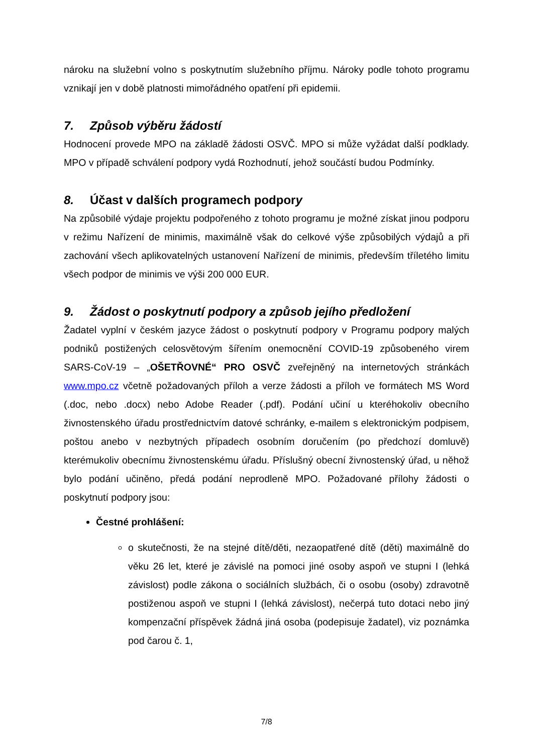nároku na služební volno s poskytnutím služebního příjmu. Nároky podle tohoto programu vznikají jen v době platnosti mimořádného opatření při epidemii.
7. Způsob výběru žádostí
Hodnocení provede MPO na základě žádosti OSVČ. MPO si může vyžádat další podklady. MPO v případě schválení podpory vydá Rozhodnutí, jehož součástí budou Podmínky.
8. Účast v dalších programech podpory
Na způsobilé výdaje projektu podpořeného z tohoto programu je možné získat jinou podporu v režimu Nařízení de minimis, maximálně však do celkové výše způsobilých výdajů a při zachování všech aplikovatelných ustanovení Nařízení de minimis, především tříletého limitu všech podpor de minimis ve výši 200 000 EUR.
9. Žádost o poskytnutí podpory a způsob jejího předložení
Žadatel vyplní v českém jazyce žádost o poskytnutí podpory v Programu podpory malých podniků postižených celosvětovým šířením onemocnění COVID-19 způsobeného virem SARS-CoV-19 – „OŠETŘOVNÉ“ PRO OSVČ zveřejněný na internetových stránkách www.mpo.cz včetně požadovaných příloh a verze žádosti a příloh ve formátech MS Word (.doc, nebo .docx) nebo Adobe Reader (.pdf). Podání učiní u kteréhokoliv obecního živnostenského úřadu prostřednictvím datové schránky, e-mailem s elektronickým podpisem, poštou anebo v nezbytných případech osobním doručením (po předchozí domluvě) kterémukoliv obecnímu živnostenskému úřadu. Příslušný obecní živnostenský úřad, u něhož bylo podání učiněno, předá podání neprodleně MPO. Požadované přílohy žádosti o poskytnutí podpory jsou:
Čestné prohlášení:
o skutečnosti, že na stejné dítě/děti, nezaopatřené dítě (děti) maximálně do věku 26 let, které je závislé na pomoci jiné osoby aspoň ve stupni I (lehká závislost) podle zákona o sociálních službách, či o osobu (osoby) zdravotně postiženou aspoň ve stupni I (lehká závislost), nečerpá tuto dotaci nebo jiný kompenzační příspěvek žádná jiná osoba (podepisuje žadatel), viz poznámka pod čarou č. 1,
7/8